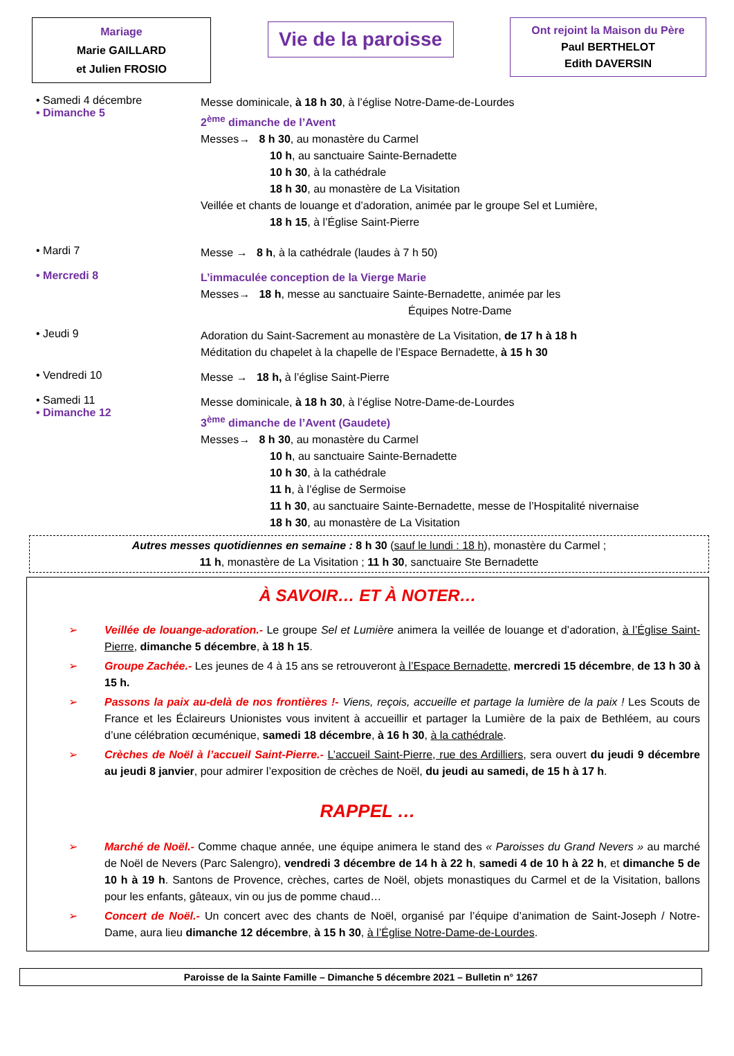Mariage
Marie GAILLARD
et Julien FROSIO
Vie de la paroisse
Ont rejoint la Maison du Père
Paul BERTHELOT
Edith DAVERSIN
• Samedi 4 décembre
• Dimanche 5
Messe dominicale, à 18 h 30, à l’église Notre-Dame-de-Lourdes
2<sup>ème</sup> dimanche de l’Avent
Messes→ 8 h 30, au monastère du Carmel
10 h, au sanctuaire Sainte-Bernadette
10 h 30, à la cathédrale
18 h 30, au monastère de La Visitation
Veillée et chants de louange et d’adoration, animée par le groupe Sel et Lumière,
18 h 15, à l’Église Saint-Pierre
• Mardi 7
Messe → 8 h, à la cathédrale (laudes à 7 h 50)
• Mercredi 8
L’immaculée conception de la Vierge Marie
Messes→ 18 h, messe au sanctuaire Sainte-Bernadette, animée par les
Équipes Notre-Dame
• Jeudi 9
Adoration du Saint-Sacrement au monastère de La Visitation, de 17 h à 18 h
Méditation du chapelet à la chapelle de l’Espace Bernadette, à 15 h 30
• Vendredi 10
Messe → 18 h, à l’église Saint-Pierre
• Samedi 11
• Dimanche 12
Messe dominicale, à 18 h 30, à l’église Notre-Dame-de-Lourdes
3<sup>ème</sup> dimanche de l’Avent (Gaudete)
Messes→ 8 h 30, au monastère du Carmel
10 h, au sanctuaire Sainte-Bernadette
10 h 30, à la cathédrale
11 h, à l’église de Sermoise
11 h 30, au sanctuaire Sainte-Bernadette, messe de l’Hospitalité nivernaise
18 h 30, au monastère de La Visitation
Autres messes quotidiennes en semaine : 8 h 30 (sauf le lundi : 18 h), monastère du Carmel ;
11 h, monastère de La Visitation ; 11 h 30, sanctuaire Ste Bernadette
À SAVOIR… ET À NOTER…
➢ Veillée de louange-adoration.- Le groupe Sel et Lumière animera la veillée de louange et d’adoration, à l’Église Saint-Pierre, dimanche 5 décembre, à 18 h 15.
➢ Groupe Zachée.- Les jeunes de 4 à 15 ans se retrouveront à l’Espace Bernadette, mercredi 15 décembre, de 13 h 30 à 15 h.
➢ Passons la paix au-delà de nos frontières !- Viens, reçois, accueille et partage la lumière de la paix ! Les Scouts de France et les Éclaireurs Unionistes vous invitent à accueillir et partager la Lumière de la paix de Bethléem, au cours d’une célébration œcuménique, samedi 18 décembre, à 16 h 30, à la cathédrale.
➢ Crèches de Noël à l’accueil Saint-Pierre.- L’accueil Saint-Pierre, rue des Ardilliers, sera ouvert du jeudi 9 décembre au jeudi 8 janvier, pour admirer l’exposition de crèches de Noël, du jeudi au samedi, de 15 h à 17 h.
RAPPEL …
➢ Marché de Noël.- Comme chaque année, une équipe animera le stand des « Paroisses du Grand Nevers » au marché de Noël de Nevers (Parc Salengro), vendredi 3 décembre de 14 h à 22 h, samedi 4 de 10 h à 22 h, et dimanche 5 de 10 h à 19 h. Santons de Provence, crèches, cartes de Noël, objets monastiques du Carmel et de la Visitation, ballons pour les enfants, gâteaux, vin ou jus de pomme chaud…
➢ Concert de Noël.- Un concert avec des chants de Noël, organisé par l’équipe d’animation de Saint-Joseph / Notre-Dame, aura lieu dimanche 12 décembre, à 15 h 30, à l’Église Notre-Dame-de-Lourdes.
Paroisse de la Sainte Famille – Dimanche 5 décembre 2021 – Bulletin n° 1267